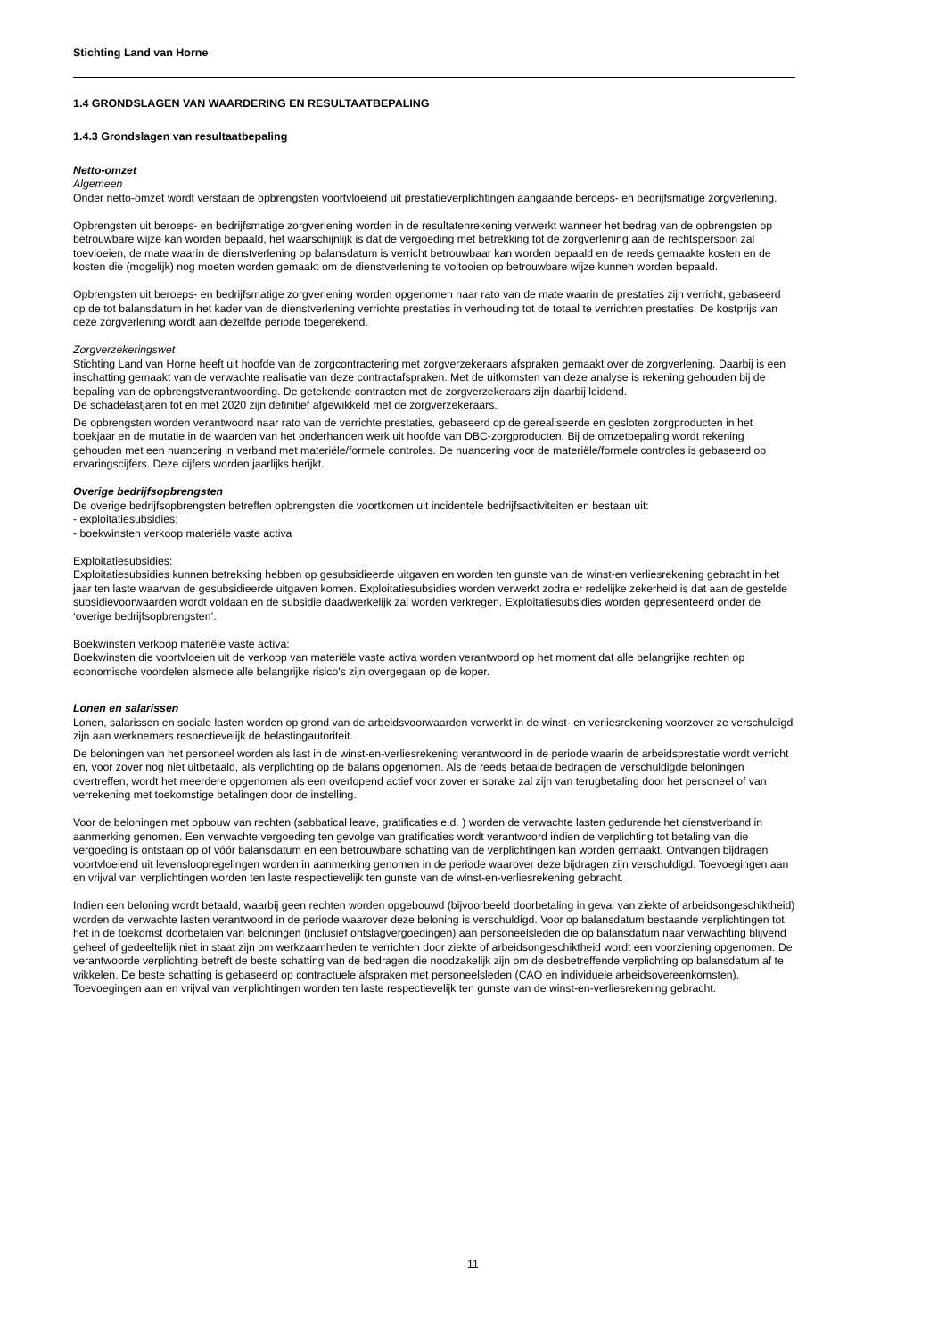Stichting Land van Horne
1.4 GRONDSLAGEN VAN WAARDERING EN RESULTAATBEPALING
1.4.3 Grondslagen van resultaatbepaling
Netto-omzet
Algemeen
Onder netto-omzet wordt verstaan de opbrengsten voortvloeiend uit prestatieverplichtingen aangaande beroeps- en bedrijfsmatige zorgverlening.
Opbrengsten uit beroeps- en bedrijfsmatige zorgverlening worden in de resultatenrekening verwerkt wanneer het bedrag van de opbrengsten op betrouwbare wijze kan worden bepaald, het waarschijnlijk is dat de vergoeding met betrekking tot de zorgverlening aan de rechtspersoon zal toevloeien, de mate waarin de dienstverlening op balansdatum is verricht betrouwbaar kan worden bepaald en de reeds gemaakte kosten en de kosten die (mogelijk) nog moeten worden gemaakt om de dienstverlening te voltooien op betrouwbare wijze kunnen worden bepaald.
Opbrengsten uit beroeps- en bedrijfsmatige zorgverlening worden opgenomen naar rato van de mate waarin de prestaties zijn verricht, gebaseerd op de tot balansdatum in het kader van de dienstverlening verrichte prestaties in verhouding tot de totaal te verrichten prestaties. De kostprijs van deze zorgverlening wordt aan dezelfde periode toegerekend.
Zorgverzekeringswet
Stichting Land van Horne heeft uit hoofde van de zorgcontractering met zorgverzekeraars afspraken gemaakt over de zorgverlening. Daarbij is een inschatting gemaakt van de verwachte realisatie van deze contractafspraken. Met de uitkomsten van deze analyse is rekening gehouden bij de bepaling van de opbrengstverantwoording. De getekende contracten met de zorgverzekeraars zijn daarbij leidend.
De schadelastjaren tot en met 2020 zijn definitief afgewikkeld met de zorgverzekeraars.
De opbrengsten worden verantwoord naar rato van de verrichte prestaties, gebaseerd op de gerealiseerde en gesloten zorgproducten in het boekjaar en de mutatie in de waarden van het onderhanden werk uit hoofde van DBC-zorgproducten. Bij de omzetbepaling wordt rekening gehouden met een nuancering in verband met materiële/formele controles. De nuancering voor de materiële/formele controles is gebaseerd op ervaringscijfers. Deze cijfers worden jaarlijks herijkt.
Overige bedrijfsopbrengsten
De overige bedrijfsopbrengsten betreffen opbrengsten die voortkomen uit incidentele bedrijfsactiviteiten en bestaan uit:
- exploitatiesubsidies;
- boekwinsten verkoop materiële vaste activa
Exploitatiesubsidies:
Exploitatiesubsidies kunnen betrekking hebben op gesubsidieerde uitgaven en worden ten gunste van de winst-en verliesrekening gebracht in het jaar ten laste waarvan de gesubsidieerde uitgaven komen. Exploitatiesubsidies worden verwerkt zodra er redelijke zekerheid is dat aan de gestelde subsidievoorwaarden wordt voldaan en de subsidie daadwerkelijk zal worden verkregen. Exploitatiesubsidies worden gepresenteerd onder de ‘overige bedrijfsopbrengsten’.
Boekwinsten verkoop materiële vaste activa:
Boekwinsten die voortvloeien uit de verkoop van materiële vaste activa worden verantwoord op het moment dat alle belangrijke rechten op economische voordelen alsmede alle belangrijke risico's zijn overgegaan op de koper.
Lonen en salarissen
Lonen, salarissen en sociale lasten worden op grond van de arbeidsvoorwaarden verwerkt in de winst- en verliesrekening voorzover ze verschuldigd zijn aan werknemers respectievelijk de belastingautoriteit.
De beloningen van het personeel worden als last in de winst-en-verliesrekening verantwoord in de periode waarin de arbeidsprestatie wordt verricht en, voor zover nog niet uitbetaald, als verplichting op de balans opgenomen. Als de reeds betaalde bedragen de verschuldigde beloningen overtreffen, wordt het meerdere opgenomen als een overlopend actief voor zover er sprake zal zijn van terugbetaling door het personeel of van verrekening met toekomstige betalingen door de instelling.
Voor de beloningen met opbouw van rechten (sabbatical leave, gratificaties e.d. ) worden de verwachte lasten gedurende het dienstverband in aanmerking genomen. Een verwachte vergoeding ten gevolge van gratificaties wordt verantwoord indien de verplichting tot betaling van die vergoeding is ontstaan op of vóór balansdatum en een betrouwbare schatting van de verplichtingen kan worden gemaakt. Ontvangen bijdragen voortvloeiend uit levensloopregelingen worden in aanmerking genomen in de periode waarover deze bijdragen zijn verschuldigd. Toevoegingen aan en vrijval van verplichtingen worden ten laste respectievelijk ten gunste van de winst-en-verliesrekening gebracht.
Indien een beloning wordt betaald, waarbij geen rechten worden opgebouwd (bijvoorbeeld doorbetaling in geval van ziekte of arbeidsongeschiktheid) worden de verwachte lasten verantwoord in de periode waarover deze beloning is verschuldigd. Voor op balansdatum bestaande verplichtingen tot het in de toekomst doorbetalen van beloningen (inclusief ontslagvergoedingen) aan personeelsleden die op balansdatum naar verwachting blijvend geheel of gedeeltelijk niet in staat zijn om werkzaamheden te verrichten door ziekte of arbeidsongeschiktheid wordt een voorziening opgenomen. De verantwoorde verplichting betreft de beste schatting van de bedragen die noodzakelijk zijn om de desbetreffende verplichting op balansdatum af te wikkelen. De beste schatting is gebaseerd op contractuele afspraken met personeelsleden (CAO en individuele arbeidsovereenkomsten). Toevoegingen aan en vrijval van verplichtingen worden ten laste respectievelijk ten gunste van de winst-en-verliesrekening gebracht.
11